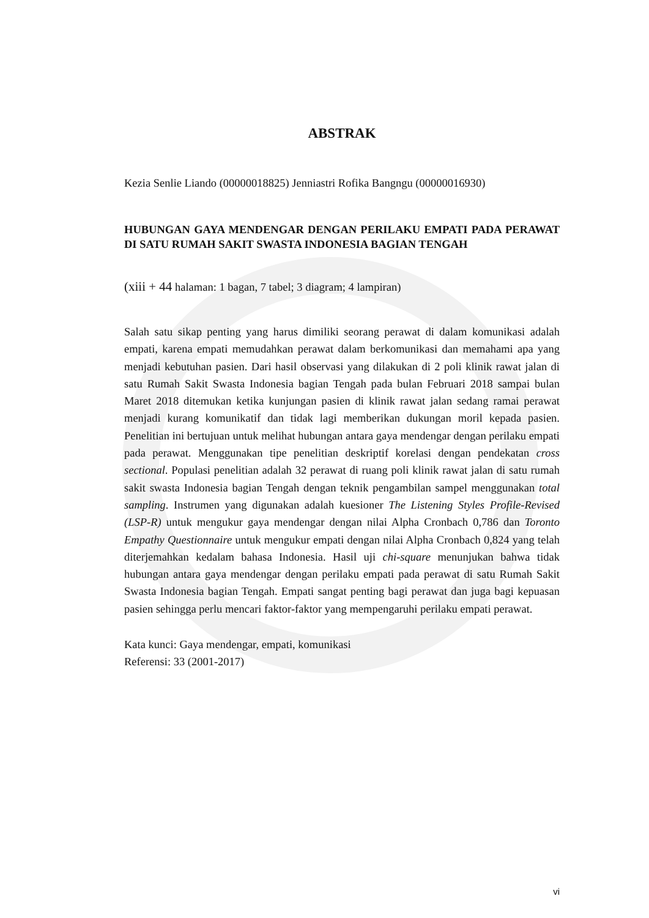ABSTRAK
Kezia Senlie Liando (00000018825) Jenniastri Rofika Bangngu (00000016930)
HUBUNGAN GAYA MENDENGAR DENGAN PERILAKU EMPATI PADA PERAWAT DI SATU RUMAH SAKIT SWASTA INDONESIA BAGIAN TENGAH
(xiii + 44 halaman: 1 bagan, 7 tabel; 3 diagram; 4 lampiran)
Salah satu sikap penting yang harus dimiliki seorang perawat di dalam komunikasi adalah empati, karena empati memudahkan perawat dalam berkomunikasi dan memahami apa yang menjadi kebutuhan pasien. Dari hasil observasi yang dilakukan di 2 poli klinik rawat jalan di satu Rumah Sakit Swasta Indonesia bagian Tengah pada bulan Februari 2018 sampai bulan Maret 2018 ditemukan ketika kunjungan pasien di klinik rawat jalan sedang ramai perawat menjadi kurang komunikatif dan tidak lagi memberikan dukungan moril kepada pasien. Penelitian ini bertujuan untuk melihat hubungan antara gaya mendengar dengan perilaku empati pada perawat. Menggunakan tipe penelitian deskriptif korelasi dengan pendekatan cross sectional. Populasi penelitian adalah 32 perawat di ruang poli klinik rawat jalan di satu rumah sakit swasta Indonesia bagian Tengah dengan teknik pengambilan sampel menggunakan total sampling. Instrumen yang digunakan adalah kuesioner The Listening Styles Profile-Revised (LSP-R) untuk mengukur gaya mendengar dengan nilai Alpha Cronbach 0,786 dan Toronto Empathy Questionnaire untuk mengukur empati dengan nilai Alpha Cronbach 0,824 yang telah diterjemahkan kedalam bahasa Indonesia. Hasil uji chi-square menunjukan bahwa tidak hubungan antara gaya mendengar dengan perilaku empati pada perawat di satu Rumah Sakit Swasta Indonesia bagian Tengah. Empati sangat penting bagi perawat dan juga bagi kepuasan pasien sehingga perlu mencari faktor-faktor yang mempengaruhi perilaku empati perawat.
Kata kunci: Gaya mendengar, empati, komunikasi
Referensi: 33 (2001-2017)
vi